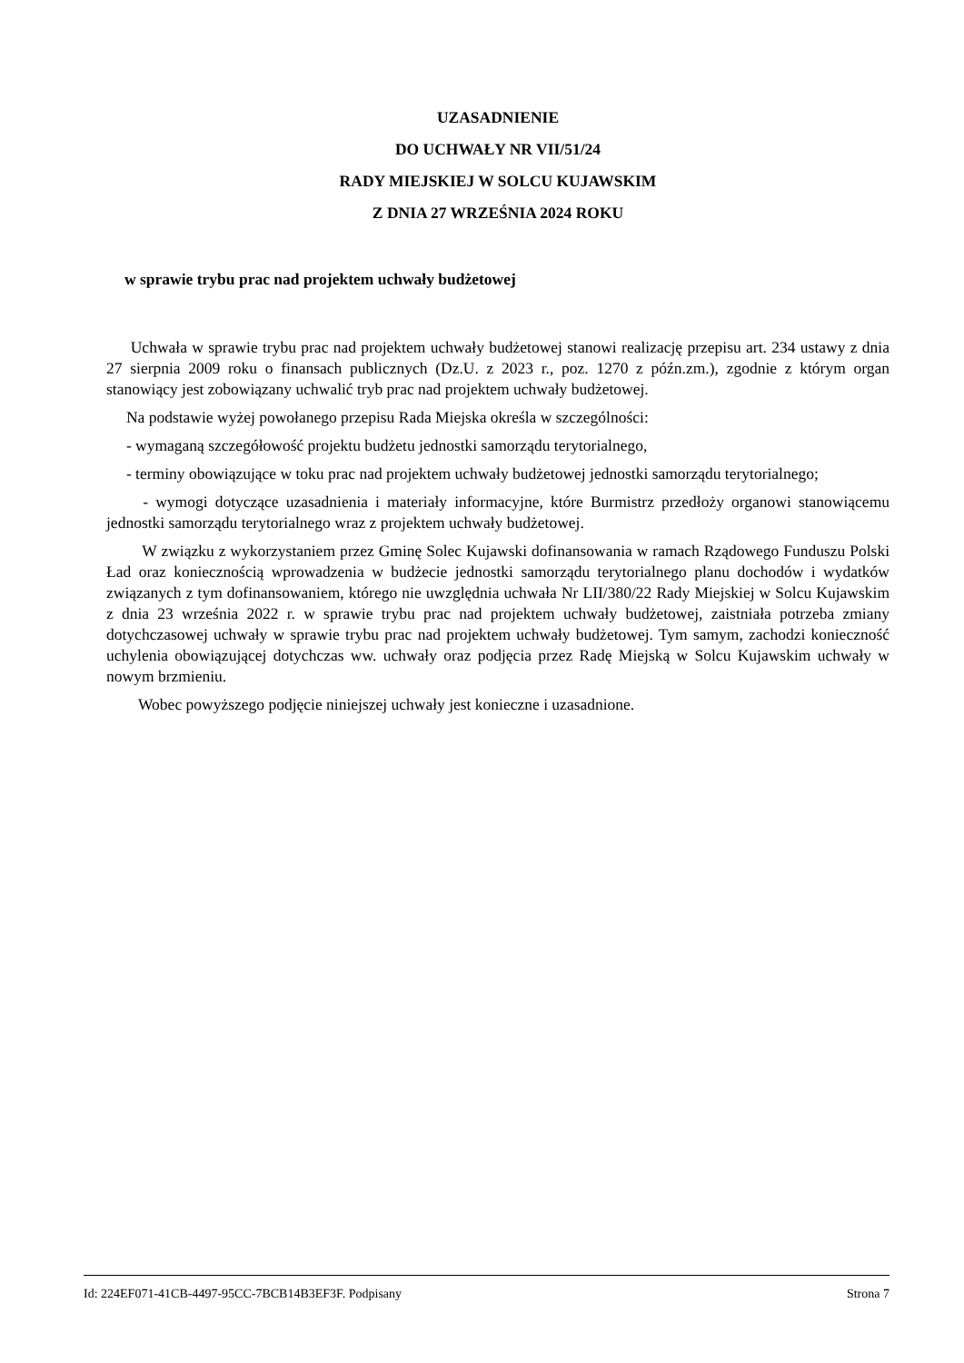UZASADNIENIE
DO UCHWAŁY NR VII/51/24
RADY MIEJSKIEJ W SOLCU KUJAWSKIM
Z DNIA 27 WRZEŚNIA 2024 ROKU
w sprawie trybu prac nad projektem uchwały budżetowej
Uchwała w sprawie trybu prac nad projektem uchwały budżetowej stanowi realizację przepisu art. 234 ustawy z dnia 27 sierpnia 2009 roku o finansach publicznych (Dz.U. z 2023 r., poz. 1270 z późn.zm.), zgodnie z którym organ stanowiący jest zobowiązany uchwalić tryb prac nad projektem uchwały budżetowej.
Na podstawie wyżej powołanego przepisu Rada Miejska określa w szczególności:
- wymaganą szczegółowość projektu budżetu jednostki samorządu terytorialnego,
- terminy obowiązujące w toku prac nad projektem uchwały budżetowej jednostki samorządu terytorialnego;
- wymogi dotyczące uzasadnienia i materiały informacyjne, które Burmistrz przedłoży organowi stanowiącemu jednostki samorządu terytorialnego wraz z projektem uchwały budżetowej.
W związku z wykorzystaniem przez Gminę Solec Kujawski dofinansowania w ramach Rządowego Funduszu Polski Ład oraz koniecznością wprowadzenia w budżecie jednostki samorządu terytorialnego planu dochodów i wydatków związanych z tym dofinansowaniem, którego nie uwzględnia uchwała Nr LII/380/22 Rady Miejskiej w Solcu Kujawskim z dnia 23 września 2022 r. w sprawie trybu prac nad projektem uchwały budżetowej, zaistniała potrzeba zmiany dotychczasowej uchwały w sprawie trybu prac nad projektem uchwały budżetowej. Tym samym, zachodzi konieczność uchylenia obowiązującej dotychczas ww. uchwały oraz podjęcia przez Radę Miejską w Solcu Kujawskim uchwały w nowym brzmieniu.
Wobec powyższego podjęcie niniejszej uchwały jest konieczne i uzasadnione.
Id: 224EF071-41CB-4497-95CC-7BCB14B3EF3F. Podpisany Strona 7